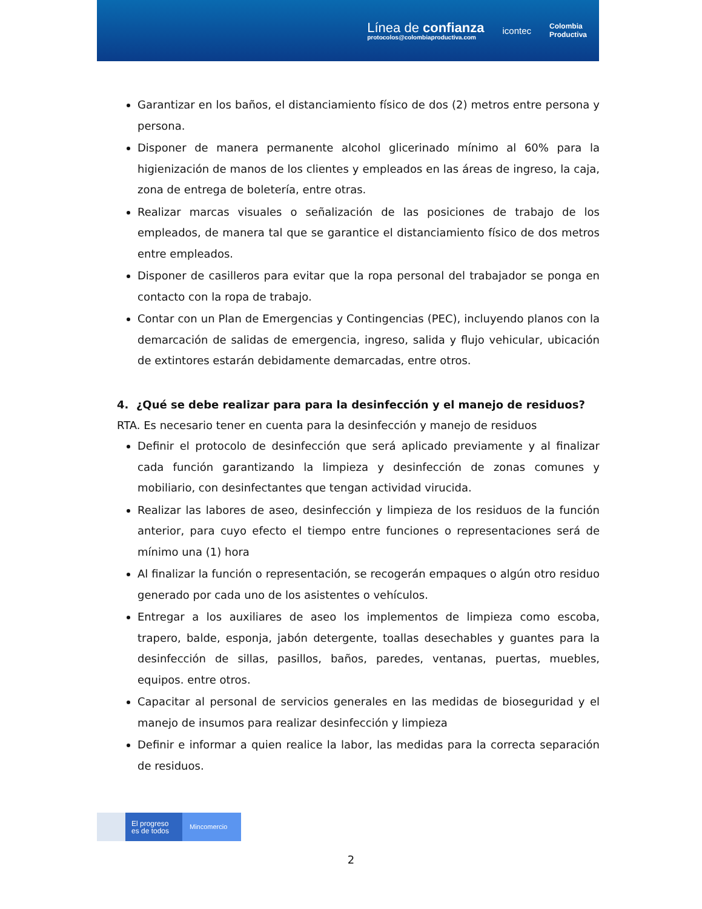Línea de confianza
protocolos@colombiaproductiva.com
icontec
Colombia
Productiva
Garantizar en los baños, el distanciamiento físico de dos (2) metros entre persona y persona.
Disponer de manera permanente alcohol glicerinado mínimo al 60% para la higienización de manos de los clientes y empleados en las áreas de ingreso, la caja, zona de entrega de boletería, entre otras.
Realizar marcas visuales o señalización de las posiciones de trabajo de los empleados, de manera tal que se garantice el distanciamiento físico de dos metros entre empleados.
Disponer de casilleros para evitar que la ropa personal del trabajador se ponga en contacto con la ropa de trabajo.
Contar con un Plan de Emergencias y Contingencias (PEC), incluyendo planos con la demarcación de salidas de emergencia, ingreso, salida y flujo vehicular, ubicación de extintores estarán debidamente demarcadas, entre otros.
4. ¿Qué se debe realizar para para la desinfección y el manejo de residuos?
RTA. Es necesario tener en cuenta para la desinfección y manejo de residuos
Definir el protocolo de desinfección que será aplicado previamente y al finalizar cada función garantizando la limpieza y desinfección de zonas comunes y mobiliario, con desinfectantes que tengan actividad virucida.
Realizar las labores de aseo, desinfección y limpieza de los residuos de la función anterior, para cuyo efecto el tiempo entre funciones o representaciones será de mínimo una (1) hora
Al finalizar la función o representación, se recogerán empaques o algún otro residuo generado por cada uno de los asistentes o vehículos.
Entregar a los auxiliares de aseo los implementos de limpieza como escoba, trapero, balde, esponja, jabón detergente, toallas desechables y guantes para la desinfección de sillas, pasillos, baños, paredes, ventanas, puertas, muebles, equipos. entre otros.
Capacitar al personal de servicios generales en las medidas de bioseguridad y el manejo de insumos para realizar desinfección y limpieza
Definir e informar a quien realice la labor, las medidas para la correcta separación de residuos.
El progreso
es de todos
Mincomercio
2